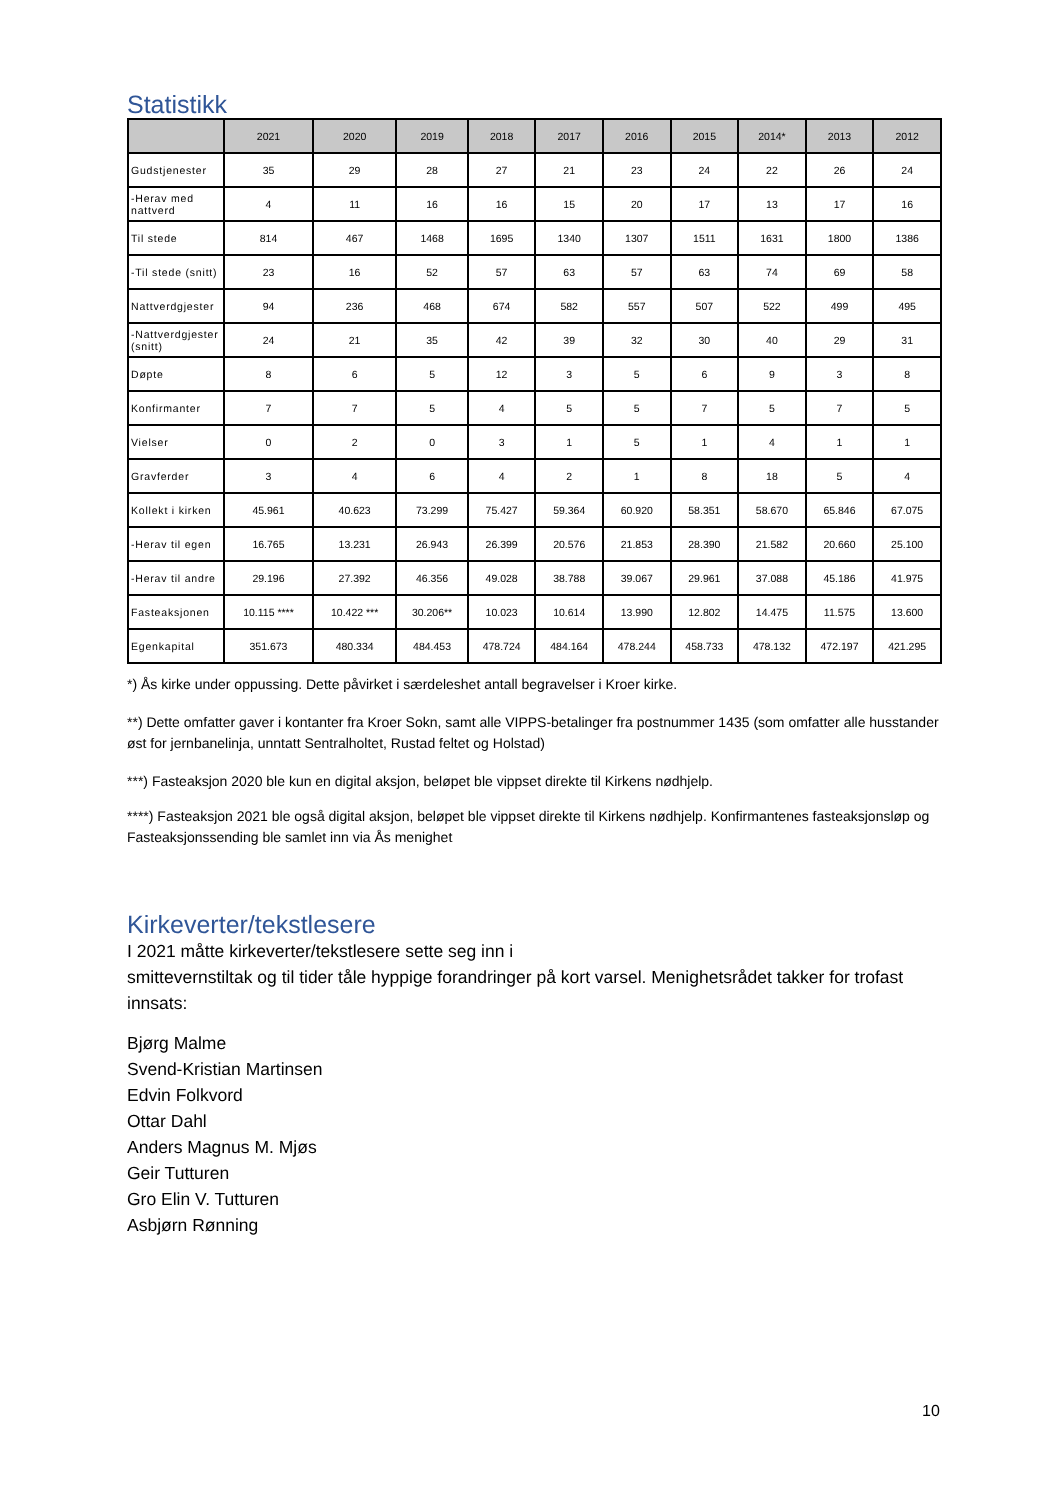Statistikk
| | 2021 | 2020 | 2019 | 2018 | 2017 | 2016 | 2015 | 2014* | 2013 | 2012 |
| --- | --- | --- | --- | --- | --- | --- | --- | --- | --- | --- |
| Gudstjenester | 35 | 29 | 28 | 27 | 21 | 23 | 24 | 22 | 26 | 24 |
| -Herav med nattverd | 4 | 11 | 16 | 16 | 15 | 20 | 17 | 13 | 17 | 16 |
| Til stede | 814 | 467 | 1468 | 1695 | 1340 | 1307 | 1511 | 1631 | 1800 | 1386 |
| -Til stede (snitt) | 23 | 16 | 52 | 57 | 63 | 57 | 63 | 74 | 69 | 58 |
| Nattverdgjester | 94 | 236 | 468 | 674 | 582 | 557 | 507 | 522 | 499 | 495 |
| -Nattverdgjester (snitt) | 24 | 21 | 35 | 42 | 39 | 32 | 30 | 40 | 29 | 31 |
| Døpte | 8 | 6 | 5 | 12 | 3 | 5 | 6 | 9 | 3 | 8 |
| Konfirmanter | 7 | 7 | 5 | 4 | 5 | 5 | 7 | 5 | 7 | 5 |
| Vielser | 0 | 2 | 0 | 3 | 1 | 5 | 1 | 4 | 1 | 1 |
| Gravferder | 3 | 4 | 6 | 4 | 2 | 1 | 8 | 18 | 5 | 4 |
| Kollekt i kirken | 45.961 | 40.623 | 73.299 | 75.427 | 59.364 | 60.920 | 58.351 | 58.670 | 65.846 | 67.075 |
| -Herav til egen | 16.765 | 13.231 | 26.943 | 26.399 | 20.576 | 21.853 | 28.390 | 21.582 | 20.660 | 25.100 |
| -Herav til andre | 29.196 | 27.392 | 46.356 | 49.028 | 38.788 | 39.067 | 29.961 | 37.088 | 45.186 | 41.975 |
| Fasteaksjonen | 10.115 **** | 10.422 *** | 30.206** | 10.023 | 10.614 | 13.990 | 12.802 | 14.475 | 11.575 | 13.600 |
| Egenkapital | 351.673 | 480.334 | 484.453 | 478.724 | 484.164 | 478.244 | 458.733 | 478.132 | 472.197 | 421.295 |
*) Ås kirke under oppussing. Dette påvirket i særdeleshet antall begravelser i Kroer kirke.
**) Dette omfatter gaver i kontanter fra Kroer Sokn, samt alle VIPPS-betalinger fra postnummer 1435 (som omfatter alle husstander øst for jernbanelinja, unntatt Sentralholtet, Rustad feltet og Holstad)
***) Fasteaksjon 2020 ble kun en digital aksjon, beløpet ble vippset direkte til Kirkens nødhjelp.
****) Fasteaksjon 2021 ble også digital aksjon, beløpet ble vippset direkte til Kirkens nødhjelp. Konfirmantenes fasteaksjonsløp og Fasteaksjonssending ble samlet inn via Ås menighet
Kirkeverter/tekstlesere
I 2021 måtte kirkeverter/tekstlesere sette seg inn i
smittevernstiltak og til tider tåle hyppige forandringer på kort varsel. Menighetsrådet takker for trofast innsats:
Bjørg Malme
Svend-Kristian Martinsen
Edvin Folkvord
Ottar Dahl
Anders Magnus M. Mjøs
Geir Tutturen
Gro Elin V. Tutturen
Asbjørn Rønning
10